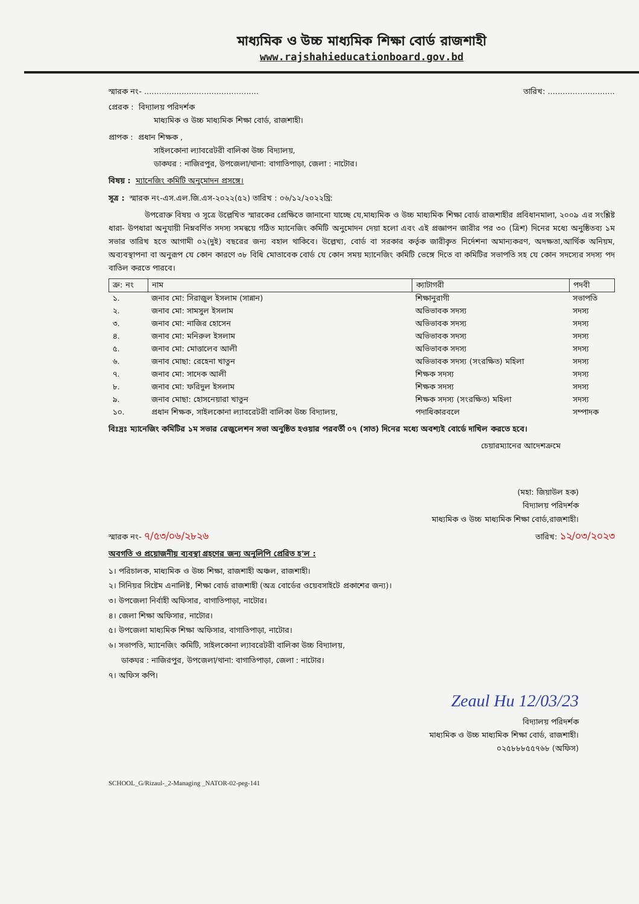মাধ্যমিক ও উচ্চ মাধ্যমিক শিক্ষা বোর্ড রাজশাহী
www.rajshahieducationboard.gov.bd
স্মারক নং- .............................................. তারিখ: ...........................
প্রেরক : বিদ্যালয় পরিদর্শক
মাধ্যমিক ও উচ্চ মাধ্যমিক শিক্ষা বোর্ড, রাজশাহী।
প্রাপক : প্রধান শিক্ষক ,
সাইলকোনা ল্যাবরেটরী বালিকা উচ্চ বিদ্যালয়,
ডাকঘর : নাজিরপুর, উপজেলা/থানা: বাগাতিপাড়া, জেলা : নাটোর।
বিষয় : ম্যানেজিং কমিটি অনুমোদন প্রসঙ্গে।
সূত্র : স্মারক নং-এস.এল.জি.এস-২০২২(৫২) তারিখ : ০৬/১২/২০২২খ্রি:
উপরোক্ত বিষয় ও সূত্রে উল্লেখিত স্মারকের প্রেক্ষিতে জানানো যাচ্ছে যে,মাধ্যমিক ও উচ্চ মাধ্যমিক শিক্ষা বোর্ড রাজশাহীর প্রবিধানমালা, ২০০৯ এর সংশ্লিষ্ট ধারা- উপধারা অনুযায়ী নিম্নবর্ণিত সদস্য সমন্বয়ে গঠিত ম্যানেজিং কমিটি অনুমোদন দেয়া হলো এবং এই প্রজ্ঞাপন জারীর পর ৩০ (ত্রিশ) দিনের মধ্যে অনুষ্ঠিতব্য ১ম সভার তারিখ হতে আগামী ০২(দুই) বছরের জন্য বহাল থাকিবে। উল্লেখ্য, বোর্ড বা সরকার কর্তৃক জারীকৃত নির্দেশনা অমান্যকরণ, অদক্ষতা,আর্থিক অনিয়ম, অব্যবস্থাপনা বা অনুরূপ যে কোন কারণে ৩৮ বিধি মোতাবেক বোর্ড যে কোন সময় ম্যানেজিং কমিটি ভেঙ্গে দিতে বা কমিটির সভাপতি সহ যে কোন সদস্যের সদস্য পদ বাতিল করতে পারবে।
| ক্র: নং | নাম | ক্যাটাগরী | পদবী |
| --- | --- | --- | --- |
| ১. | জনাব মো: সিরাজুল ইসলাম (সান্নান) | শিক্ষানুরাগী | সভাপতি |
| ২. | জনাব মো: সামসুল ইসলাম | অভিভাবক সদস্য | সদস্য |
| ৩. | জনাব মো: নাজির হোসেন | অভিভাবক সদস্য | সদস্য |
| ৪. | জনাব মো: মনিরুল ইসলাম | অভিভাবক সদস্য | সদস্য |
| ৫. | জনাব মো: মোত্তালেব আলী | অভিভাবক সদস্য | সদস্য |
| ৬. | জনাব মোছা: রেহেনা খাতুন | অভিভাবক সদস্য (সংরক্ষিত) মহিলা | সদস্য |
| ৭. | জনাব মো: সাদেক আলী | শিক্ষক সদস্য | সদস্য |
| ৮. | জনাব মো: ফরিদুল ইসলাম | শিক্ষক সদস্য | সদস্য |
| ৯. | জনাব মোছা: হোসনেয়ারা খাতুন | শিক্ষক সদস্য (সংরক্ষিত) মহিলা | সদস্য |
| ১০. | প্রধান শিক্ষক, সাইলকোনা ল্যাবরেটরী বালিকা উচ্চ বিদ্যালয়, | পদাধিকারবলে | সম্পাদক |
বিঃদ্রঃ ম্যানেজিং কমিটির ১ম সভার রেজুলেশন সভা অনুষ্ঠিত হওয়ার পরবর্তী ০৭ (সাত) দিনের মধ্যে অবশ্যই বোর্ডে দাখিল করতে হবে।
চেয়ারম্যানের আদেশক্রমে
(মহা: জিয়াউল হক)
বিদ্যালয় পরিদর্শক
মাধ্যমিক ও উচ্চ মাধ্যমিক শিক্ষা বোর্ড,রাজশাহী।
স্মারক নং- ৭/৫৩/০৬/২৮২৬ তারিখ: ১২/০৩/২০২৩
অবগতি ও প্রয়োজনীয় ব্যবস্থা গ্রহণের জন্য অনুলিপি প্রেরিত হ'ল :
১। পরিচালক, মাধ্যমিক ও উচ্চ শিক্ষা, রাজশাহী অঞ্চল, রাজশাহী।
২। সিনিয়র সিষ্টেম এনালিষ্ট, শিক্ষা বোর্ড রাজশাহী (অত্র বোর্ডের ওয়েবসাইটে প্রকাশের জন্য)।
৩। উপজেলা নির্বাহী অফিসার, বাগাতিপাড়া, নাটোর।
৪। জেলা শিক্ষা অফিসার, নাটোর।
৫। উপজেলা মাধ্যমিক শিক্ষা অফিসার, বাগাতিপাড়া, নাটোর।
৬। সভাপতি, ম্যানেজিং কমিটি, সাইলকোনা ল্যাবরেটরী বালিকা উচ্চ বিদ্যালয়,
ডাকঘর : নাজিরপুর, উপজেলা/থানা: বাগাতিপাড়া, জেলা : নাটোর।
৭। অফিস কপি।
Zeaul Hu 12/03/23
বিদ্যালয় পরিদর্শক
মাধ্যমিক ও উচ্চ মাধ্যমিক শিক্ষা বোর্ড, রাজশাহী।
০২৫৮৮৮৫৫৭৬৮ (অফিস)
SCHOOL_G/Rizaul-_2-Managing _NATOR-02-peg-141